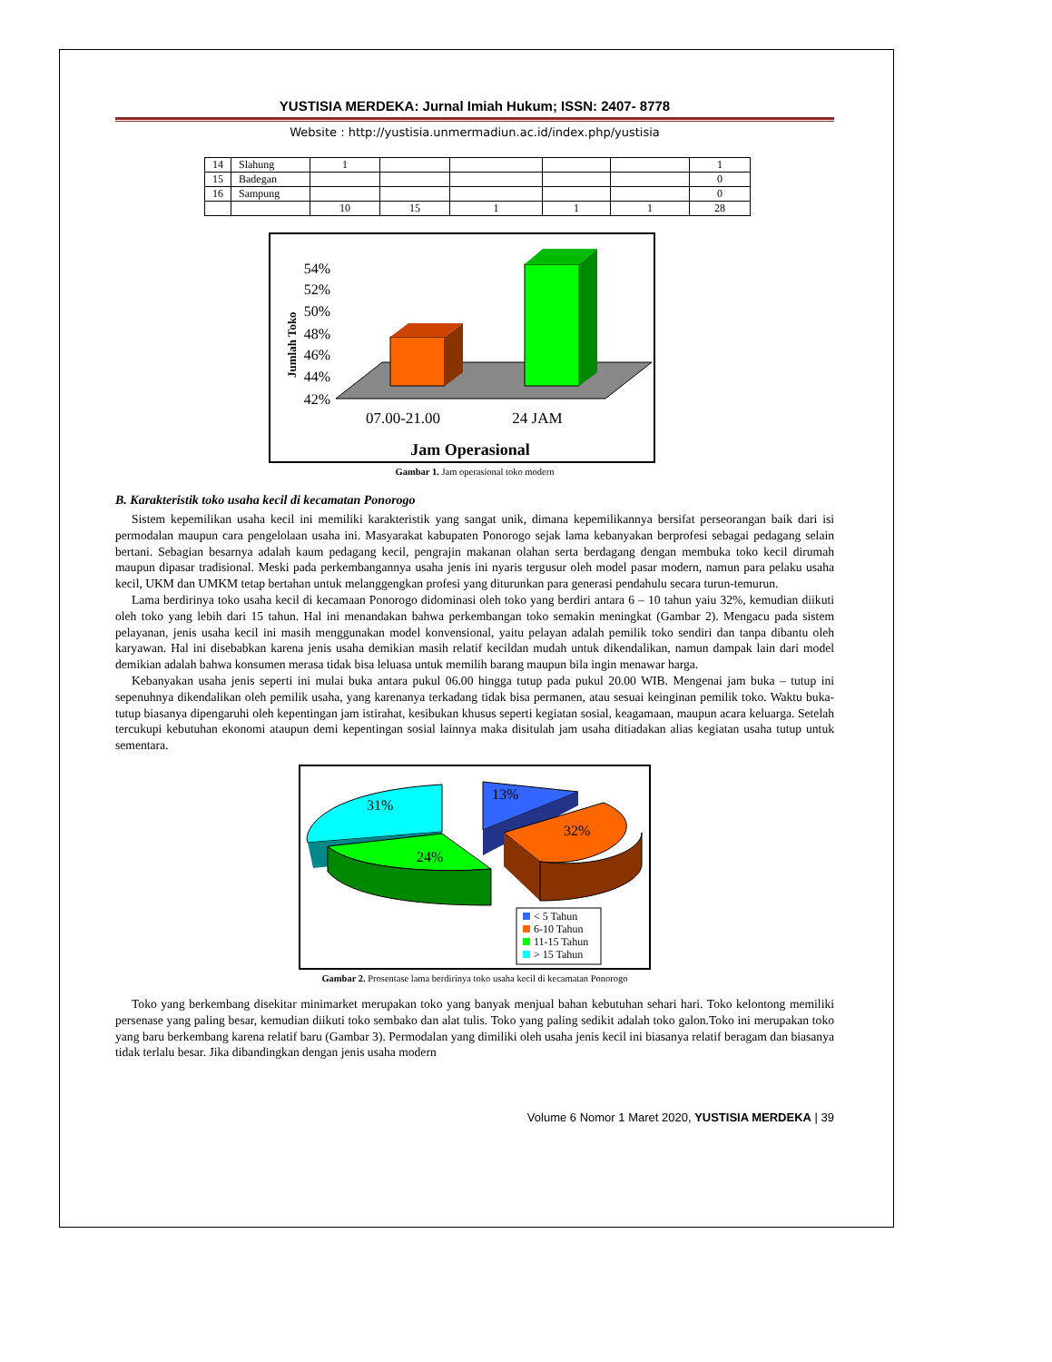YUSTISIA MERDEKA: Jurnal Imiah Hukum; ISSN: 2407- 8778
Website : http://yustisia.unmermadiun.ac.id/index.php/yustisia
| 14 | Slahung | 1 | | | | | 1 |
| 15 | Badegan | | | | | | 0 |
| 16 | Sampung | | | | | | 0 |
| | | 10 | 15 | 1 | 1 | 1 | 28 |
Jumlah Toko
54%
52%
50%
48%
46%
44%
42%
07.00-21.00
24 JAM
Jam Operasional
Gambar 1. Jam operasional toko modern
B. Karakteristik toko usaha kecil di kecamatan Ponorogo
Sistem kepemilikan usaha kecil ini memiliki karakteristik yang sangat unik, dimana kepemilikannya bersifat perseorangan baik dari isi permodalan maupun cara pengelolaan usaha ini. Masyarakat kabupaten Ponorogo sejak lama kebanyakan berprofesi sebagai pedagang selain bertani. Sebagian besarnya adalah kaum pedagang kecil, pengrajin makanan olahan serta berdagang dengan membuka toko kecil dirumah maupun dipasar tradisional. Meski pada perkembangannya usaha jenis ini nyaris tergusur oleh model pasar modern, namun para pelaku usaha kecil, UKM dan UMKM tetap bertahan untuk melanggengkan profesi yang diturunkan para generasi pendahulu secara turun-temurun.
Lama berdirinya toko usaha kecil di kecamaan Ponorogo didominasi oleh toko yang berdiri antara 6 – 10 tahun yaiu 32%, kemudian diikuti oleh toko yang lebih dari 15 tahun. Hal ini menandakan bahwa perkembangan toko semakin meningkat (Gambar 2). Mengacu pada sistem pelayanan, jenis usaha kecil ini masih menggunakan model konvensional, yaitu pelayan adalah pemilik toko sendiri dan tanpa dibantu oleh karyawan. Hal ini disebabkan karena jenis usaha demikian masih relatif kecildan mudah untuk dikendalikan, namun dampak lain dari model demikian adalah bahwa konsumen merasa tidak bisa leluasa untuk memilih barang maupun bila ingin menawar harga.
Kebanyakan usaha jenis seperti ini mulai buka antara pukul 06.00 hingga tutup pada pukul 20.00 WIB. Mengenai jam buka – tutup ini sepenuhnya dikendalikan oleh pemilik usaha, yang karenanya terkadang tidak bisa permanen, atau sesuai keinginan pemilik toko. Waktu buka-tutup biasanya dipengaruhi oleh kepentingan jam istirahat, kesibukan khusus seperti kegiatan sosial, keagamaan, maupun acara keluarga. Setelah tercukupi kebutuhan ekonomi ataupun demi kepentingan sosial lainnya maka disitulah jam usaha ditiadakan alias kegiatan usaha tutup untuk sementara.
31%
13%
32%
24%
< 5 Tahun
6-10 Tahun
11-15 Tahun
> 15 Tahun
Gambar 2. Prosentase lama berdirinya toko usaha kecil di kecamatan Ponorogo
Toko yang berkembang disekitar minimarket merupakan toko yang banyak menjual bahan kebutuhan sehari hari. Toko kelontong memiliki persenase yang paling besar, kemudian diikuti toko sembako dan alat tulis. Toko yang paling sedikit adalah toko galon.Toko ini merupakan toko yang baru berkembang karena relatif baru (Gambar 3). Permodalan yang dimiliki oleh usaha jenis kecil ini biasanya relatif beragam dan biasanya tidak terlalu besar. Jika dibandingkan dengan jenis usaha modern
Volume 6 Nomor 1 Maret 2020, YUSTISIA MERDEKA | 39